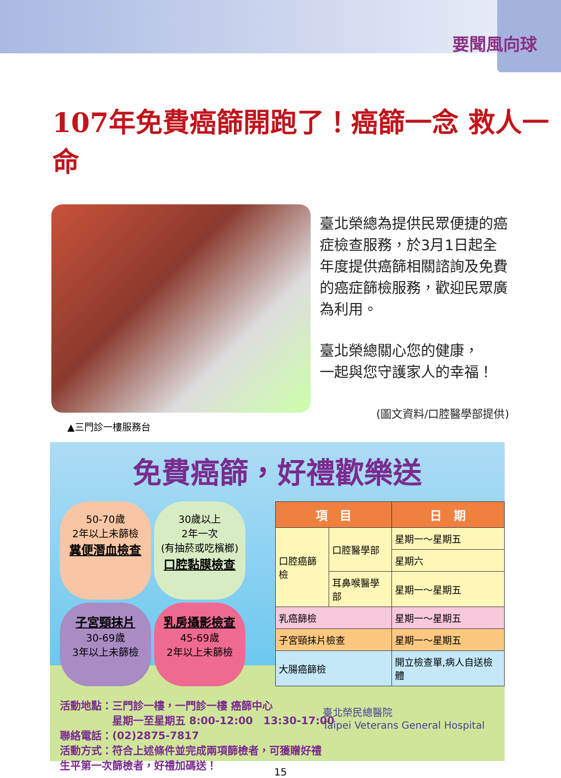要聞風向球
107年免費癌篩開跑了！癌篩一念 救人一命
臺北榮總為提供民眾便捷的癌症檢查服務，於3月1日起全年度提供癌篩相關諮詢及免費的癌症篩檢服務，歡迎民眾廣為利用。
臺北榮總關心您的健康，
一起與您守護家人的幸福！
(圖文資料/口腔醫學部提供)
▲三門診一樓服務台
免費癌篩，好禮歡樂送
50-70歲
2年以上未篩檢
糞便潛血檢查
30歲以上
2年一次
(有抽菸或吃檳榔)
口腔黏膜檢查
子宮頸抹片
30-69歲
3年以上未篩檢
乳房攝影檢查
45-69歲
2年以上未篩檢
| 項 目 | | 日 期 |
| --- | --- | --- |
| 口腔癌篩檢 | 口腔醫學部 | 星期一～星期五 |
| | | 星期六 |
| | 耳鼻喉醫學部 | 星期一～星期五 |
| 乳癌篩檢 | | 星期一～星期五 |
| 子宮頸抹片檢查 | | 星期一～星期五 |
| 大腸癌篩檢 | | 開立檢查單,病人自送檢體 |
活動地點：三門診一樓，一門診一樓 癌篩中心
　　　　　星期一至星期五 8:00-12:00　13:30-17:00
聯絡電話：(02)2875-7817
活動方式：符合上述條件並完成兩項篩檢者，可獲贈好禮
生平第一次篩檢者，好禮加碼送！
臺北榮民總醫院
Taipei Veterans General Hospital
15